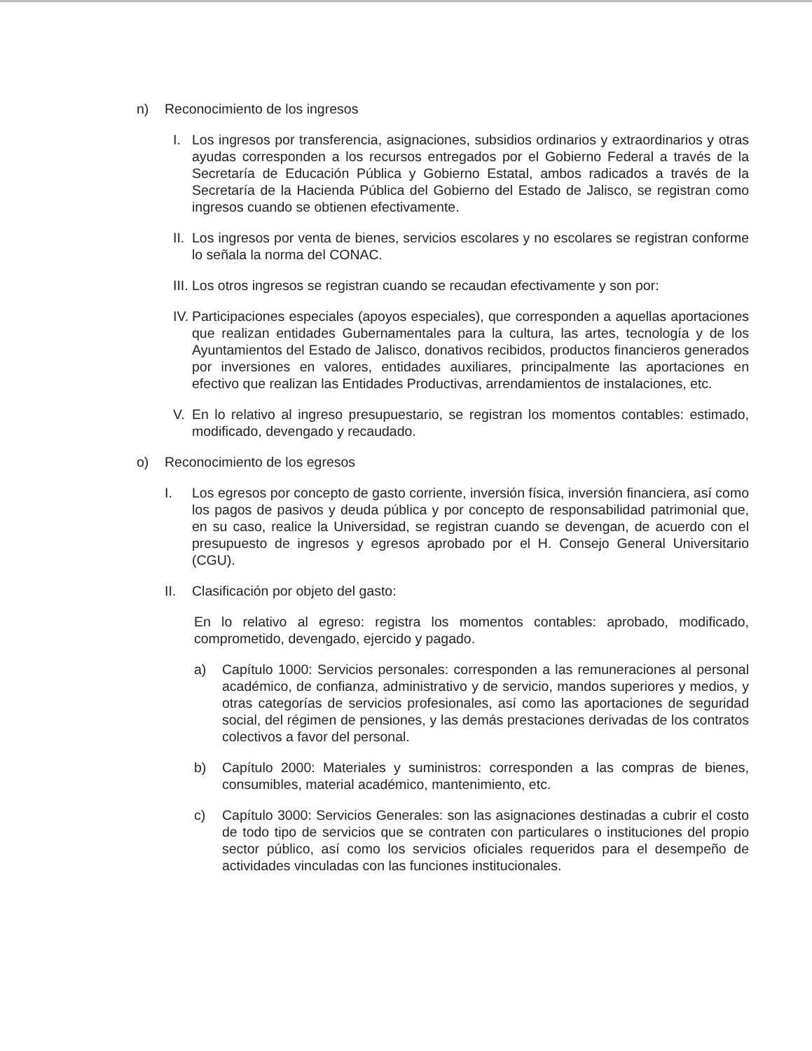n) Reconocimiento de los ingresos
I. Los ingresos por transferencia, asignaciones, subsidios ordinarios y extraordinarios y otras ayudas corresponden a los recursos entregados por el Gobierno Federal a través de la Secretaría de Educación Pública y Gobierno Estatal, ambos radicados a través de la Secretaría de la Hacienda Pública del Gobierno del Estado de Jalisco, se registran como ingresos cuando se obtienen efectivamente.
II. Los ingresos por venta de bienes, servicios escolares y no escolares se registran conforme lo señala la norma del CONAC.
III. Los otros ingresos se registran cuando se recaudan efectivamente y son por:
IV. Participaciones especiales (apoyos especiales), que corresponden a aquellas aportaciones que realizan entidades Gubernamentales para la cultura, las artes, tecnología y de los Ayuntamientos del Estado de Jalisco, donativos recibidos, productos financieros generados por inversiones en valores, entidades auxiliares, principalmente las aportaciones en efectivo que realizan las Entidades Productivas, arrendamientos de instalaciones, etc.
V. En lo relativo al ingreso presupuestario, se registran los momentos contables: estimado, modificado, devengado y recaudado.
o) Reconocimiento de los egresos
I. Los egresos por concepto de gasto corriente, inversión física, inversión financiera, así como los pagos de pasivos y deuda pública y por concepto de responsabilidad patrimonial que, en su caso, realice la Universidad, se registran cuando se devengan, de acuerdo con el presupuesto de ingresos y egresos aprobado por el H. Consejo General Universitario (CGU).
II. Clasificación por objeto del gasto:
En lo relativo al egreso: registra los momentos contables: aprobado, modificado, comprometido, devengado, ejercido y pagado.
a) Capítulo 1000: Servicios personales: corresponden a las remuneraciones al personal académico, de confianza, administrativo y de servicio, mandos superiores y medios, y otras categorías de servicios profesionales, así como las aportaciones de seguridad social, del régimen de pensiones, y las demás prestaciones derivadas de los contratos colectivos a favor del personal.
b) Capítulo 2000: Materiales y suministros: corresponden a las compras de bienes, consumibles, material académico, mantenimiento, etc.
c) Capítulo 3000: Servicios Generales: son las asignaciones destinadas a cubrir el costo de todo tipo de servicios que se contraten con particulares o instituciones del propio sector público, así como los servicios oficiales requeridos para el desempeño de actividades vinculadas con las funciones institucionales.